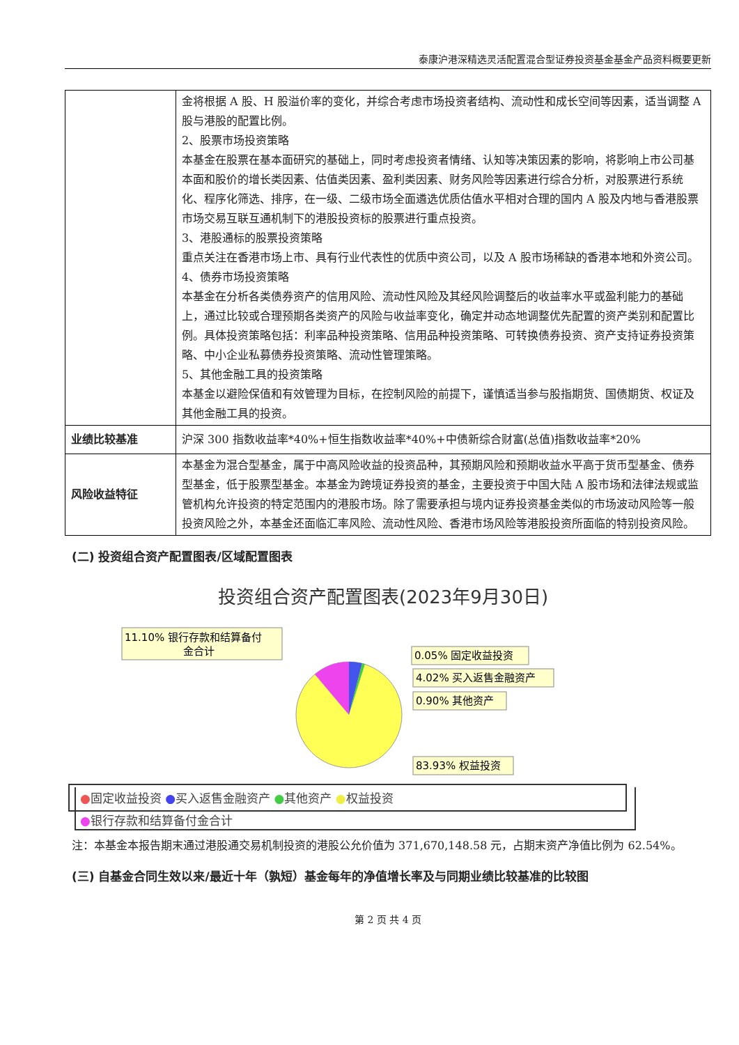泰康沪港深精选灵活配置混合型证券投资基金基金产品资料概要更新
| | 金将根据 A 股、H 股溢价率的变化，并综合考虑市场投资者结构、流动性和成长空间等因素，适当调整 A 股与港股的配置比例。 2、股票市场投资策略 本基金在股票在基本面研究的基础上，同时考虑投资者情绪、认知等决策因素的影响，将影响上市公司基本面和股价的增长类因素、估值类因素、盈利类因素、财务风险等因素进行综合分析，对股票进行系统化、程序化筛选、排序，在一级、二级市场全面遴选优质估值水平相对合理的国内 A 股及内地与香港股票市场交易互联互通机制下的港股投资标的股票进行重点投资。 3、港股通标的股票投资策略 重点关注在香港市场上市、具有行业代表性的优质中资公司，以及 A 股市场稀缺的香港本地和外资公司。 4、债券市场投资策略 本基金在分析各类债券资产的信用风险、流动性风险及其经风险调整后的收益率水平或盈利能力的基础上，通过比较或合理预期各类资产的风险与收益率变化，确定并动态地调整优先配置的资产类别和配置比例。具体投资策略包括：利率品种投资策略、信用品种投资策略、可转换债券投资、资产支持证券投资策略、中小企业私募债券投资策略、流动性管理策略。 5、其他金融工具的投资策略 本基金以避险保值和有效管理为目标，在控制风险的前提下，谨慎适当参与股指期货、国债期货、权证及其他金融工具的投资。 |
| 业绩比较基准 | 沪深 300 指数收益率*40%+恒生指数收益率*40%+中债新综合财富(总值)指数收益率*20% |
| 风险收益特征 | 本基金为混合型基金，属于中高风险收益的投资品种，其预期风险和预期收益水平高于货币型基金、债券型基金，低于股票型基金。本基金为跨境证券投资的基金，主要投资于中国大陆 A 股市场和法律法规或监管机构允许投资的特定范围内的港股市场。除了需要承担与境内证券投资基金类似的市场波动风险等一般投资风险之外，本基金还面临汇率风险、流动性风险、香港市场风险等港股投资所面临的特别投资风险。 |
(二) 投资组合资产配置图表/区域配置图表
投资组合资产配置图表(2023年9月30日)
11.10% 银行存款和结算备付
金合计
0.05% 固定收益投资
4.02% 买入返售金融资产
0.90% 其他资产
83.93% 权益投资
●固定收益投资 ●买入返售金融资产 ●其他资产 ●权益投资
●银行存款和结算备付金合计
注：本基金本报告期末通过港股通交易机制投资的港股公允价值为 371,670,148.58 元，占期末资产净值比例为 62.54%。
(三) 自基金合同生效以来/最近十年（孰短）基金每年的净值增长率及与同期业绩比较基准的比较图
第 2 页 共 4 页